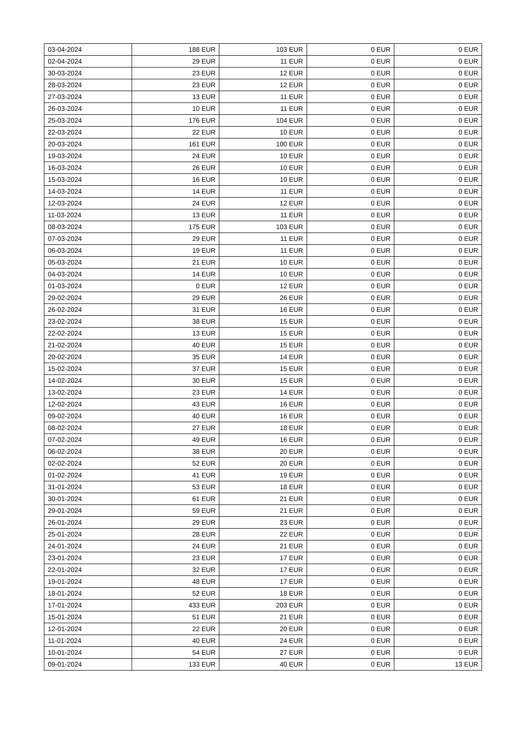| 03-04-2024 | 188 EUR | 103 EUR | 0 EUR | 0 EUR |
| 02-04-2024 | 29 EUR | 11 EUR | 0 EUR | 0 EUR |
| 30-03-2024 | 23 EUR | 12 EUR | 0 EUR | 0 EUR |
| 28-03-2024 | 23 EUR | 12 EUR | 0 EUR | 0 EUR |
| 27-03-2024 | 13 EUR | 11 EUR | 0 EUR | 0 EUR |
| 26-03-2024 | 10 EUR | 11 EUR | 0 EUR | 0 EUR |
| 25-03-2024 | 176 EUR | 104 EUR | 0 EUR | 0 EUR |
| 22-03-2024 | 22 EUR | 10 EUR | 0 EUR | 0 EUR |
| 20-03-2024 | 161 EUR | 100 EUR | 0 EUR | 0 EUR |
| 19-03-2024 | 24 EUR | 10 EUR | 0 EUR | 0 EUR |
| 16-03-2024 | 26 EUR | 10 EUR | 0 EUR | 0 EUR |
| 15-03-2024 | 16 EUR | 10 EUR | 0 EUR | 0 EUR |
| 14-03-2024 | 14 EUR | 11 EUR | 0 EUR | 0 EUR |
| 12-03-2024 | 24 EUR | 12 EUR | 0 EUR | 0 EUR |
| 11-03-2024 | 13 EUR | 11 EUR | 0 EUR | 0 EUR |
| 08-03-2024 | 175 EUR | 103 EUR | 0 EUR | 0 EUR |
| 07-03-2024 | 29 EUR | 11 EUR | 0 EUR | 0 EUR |
| 06-03-2024 | 19 EUR | 11 EUR | 0 EUR | 0 EUR |
| 05-03-2024 | 21 EUR | 10 EUR | 0 EUR | 0 EUR |
| 04-03-2024 | 14 EUR | 10 EUR | 0 EUR | 0 EUR |
| 01-03-2024 | 0 EUR | 12 EUR | 0 EUR | 0 EUR |
| 29-02-2024 | 29 EUR | 26 EUR | 0 EUR | 0 EUR |
| 26-02-2024 | 31 EUR | 16 EUR | 0 EUR | 0 EUR |
| 23-02-2024 | 38 EUR | 15 EUR | 0 EUR | 0 EUR |
| 22-02-2024 | 13 EUR | 15 EUR | 0 EUR | 0 EUR |
| 21-02-2024 | 40 EUR | 15 EUR | 0 EUR | 0 EUR |
| 20-02-2024 | 35 EUR | 14 EUR | 0 EUR | 0 EUR |
| 15-02-2024 | 37 EUR | 15 EUR | 0 EUR | 0 EUR |
| 14-02-2024 | 30 EUR | 15 EUR | 0 EUR | 0 EUR |
| 13-02-2024 | 23 EUR | 14 EUR | 0 EUR | 0 EUR |
| 12-02-2024 | 43 EUR | 16 EUR | 0 EUR | 0 EUR |
| 09-02-2024 | 40 EUR | 16 EUR | 0 EUR | 0 EUR |
| 08-02-2024 | 27 EUR | 18 EUR | 0 EUR | 0 EUR |
| 07-02-2024 | 49 EUR | 16 EUR | 0 EUR | 0 EUR |
| 06-02-2024 | 38 EUR | 20 EUR | 0 EUR | 0 EUR |
| 02-02-2024 | 52 EUR | 20 EUR | 0 EUR | 0 EUR |
| 01-02-2024 | 41 EUR | 19 EUR | 0 EUR | 0 EUR |
| 31-01-2024 | 53 EUR | 18 EUR | 0 EUR | 0 EUR |
| 30-01-2024 | 61 EUR | 21 EUR | 0 EUR | 0 EUR |
| 29-01-2024 | 59 EUR | 21 EUR | 0 EUR | 0 EUR |
| 26-01-2024 | 29 EUR | 23 EUR | 0 EUR | 0 EUR |
| 25-01-2024 | 28 EUR | 22 EUR | 0 EUR | 0 EUR |
| 24-01-2024 | 24 EUR | 21 EUR | 0 EUR | 0 EUR |
| 23-01-2024 | 23 EUR | 17 EUR | 0 EUR | 0 EUR |
| 22-01-2024 | 32 EUR | 17 EUR | 0 EUR | 0 EUR |
| 19-01-2024 | 48 EUR | 17 EUR | 0 EUR | 0 EUR |
| 18-01-2024 | 52 EUR | 18 EUR | 0 EUR | 0 EUR |
| 17-01-2024 | 433 EUR | 203 EUR | 0 EUR | 0 EUR |
| 15-01-2024 | 51 EUR | 21 EUR | 0 EUR | 0 EUR |
| 12-01-2024 | 22 EUR | 20 EUR | 0 EUR | 0 EUR |
| 11-01-2024 | 40 EUR | 24 EUR | 0 EUR | 0 EUR |
| 10-01-2024 | 54 EUR | 27 EUR | 0 EUR | 0 EUR |
| 09-01-2024 | 133 EUR | 40 EUR | 0 EUR | 13 EUR |